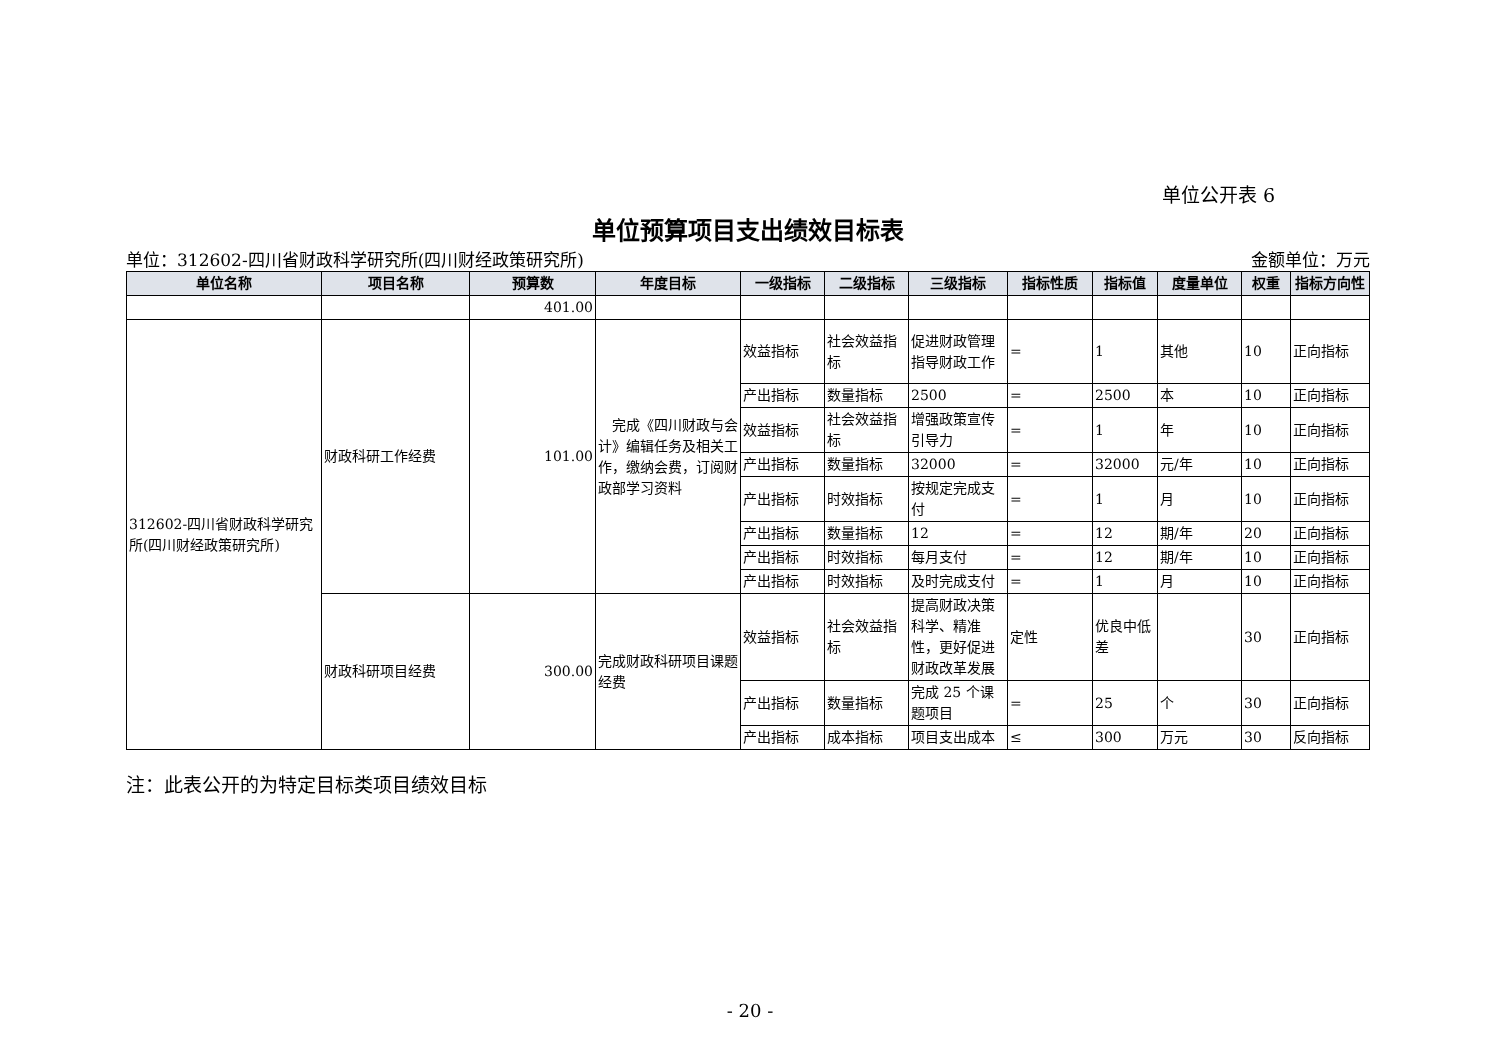单位公开表 6
单位预算项目支出绩效目标表
单位：312602-四川省财政科学研究所(四川财经政策研究所) 金额单位：万元
| 单位名称 | 项目名称 | 预算数 | 年度目标 | 一级指标 | 二级指标 | 三级指标 | 指标性质 | 指标值 | 度量单位 | 权重 | 指标方向性 |
| --- | --- | --- | --- | --- | --- | --- | --- | --- | --- | --- | --- |
| | | 401.00 | | | | | | | | | |
| 312602-四川省财政科学研究所(四川财经政策研究所) | 财政科研工作经费 | 101.00 | 完成《四川财政与会计》编辑任务及相关工作，缴纳会费，订阅财政部学习资料 | 效益指标 | 社会效益指标 | 促进财政管理 指导财政工作 | = | 1 | 其他 | 10 | 正向指标 |
| | | | | 产出指标 | 数量指标 | 2500 | = | 2500 | 本 | 10 | 正向指标 |
| | | | | 效益指标 | 社会效益指标 | 增强政策宣传引导力 | = | 1 | 年 | 10 | 正向指标 |
| | | | | 产出指标 | 数量指标 | 32000 | = | 32000 | 元/年 | 10 | 正向指标 |
| | | | | 产出指标 | 时效指标 | 按规定完成支付 | = | 1 | 月 | 10 | 正向指标 |
| | | | | 产出指标 | 数量指标 | 12 | = | 12 | 期/年 | 20 | 正向指标 |
| | | | | 产出指标 | 时效指标 | 每月支付 | = | 12 | 期/年 | 10 | 正向指标 |
| | | | | 产出指标 | 时效指标 | 及时完成支付 | = | 1 | 月 | 10 | 正向指标 |
| | 财政科研项目经费 | 300.00 | 完成财政科研项目课题经费 | 效益指标 | 社会效益指标 | 提高财政决策科学、精准性，更好促进财政改革发展 | 定性 | 优良中低差 | | 30 | 正向指标 |
| | | | | 产出指标 | 数量指标 | 完成 25 个课题项目 | = | 25 | 个 | 30 | 正向指标 |
| | | | | 产出指标 | 成本指标 | 项目支出成本 | ≤ | 300 | 万元 | 30 | 反向指标 |
注：此表公开的为特定目标类项目绩效目标
- 20 -